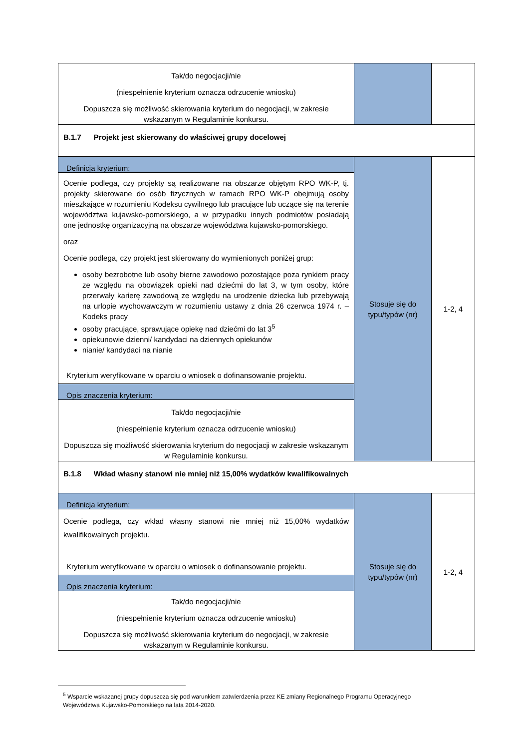| Tak/do negocjacji/nie (niespełnienie kryterium oznacza odrzucenie wniosku) Dopuszcza się możliwość skierowania kryterium do negocjacji, w zakresie wskazanym w Regulaminie konkursu. | | |
| B.1.7 Projekt jest skierowany do właściwej grupy docelowej | | |
| Definicja kryterium: Ocenie podlega, czy projekty są realizowane na obszarze objętym RPO WK-P, tj. projekty skierowane do osób fizycznych w ramach RPO WK-P obejmują osoby mieszkające w rozumieniu Kodeksu cywilnego lub pracujące lub uczące się na terenie województwa kujawsko-pomorskiego, a w przypadku innych podmiotów posiadają one jednostkę organizacyjną na obszarze województwa kujawsko-pomorskiego. oraz Ocenie podlega, czy projekt jest skierowany do wymienionych poniżej grup: osoby bezrobotne lub osoby bierne zawodowo pozostające poza rynkiem pracy ze względu na obowiązek opieki nad dziećmi do lat 3, w tym osoby, które przerwały karierę zawodową ze względu na urodzenie dziecka lub przebywają na urlopie wychowawczym w rozumieniu ustawy z dnia 26 czerwca 1974 r. – Kodeks pracy osoby pracujące, sprawujące opiekę nad dziećmi do lat 3<sup>5</sup> opiekunowie dzienni/ kandydaci na dziennych opiekunów nianie/ kandydaci na nianie Kryterium weryfikowane w oparciu o wniosek o dofinansowanie projektu. Opis znaczenia kryterium: Tak/do negocjacji/nie (niespełnienie kryterium oznacza odrzucenie wniosku) Dopuszcza się możliwość skierowania kryterium do negocjacji w zakresie wskazanym w Regulaminie konkursu. | Stosuje się do typu/typów (nr) | 1-2, 4 |
| B.1.8 Wkład własny stanowi nie mniej niż 15,00% wydatków kwalifikowalnych | | |
| Definicja kryterium: Ocenie podlega, czy wkład własny stanowi nie mniej niż 15,00% wydatków kwalifikowalnych projektu. Kryterium weryfikowane w oparciu o wniosek o dofinansowanie projektu. Opis znaczenia kryterium: Tak/do negocjacji/nie (niespełnienie kryterium oznacza odrzucenie wniosku) Dopuszcza się możliwość skierowania kryterium do negocjacji, w zakresie wskazanym w Regulaminie konkursu. | Stosuje się do typu/typów (nr) | 1-2, 4 |
<sup>5</sup> Wsparcie wskazanej grupy dopuszcza się pod warunkiem zatwierdzenia przez KE zmiany Regionalnego Programu Operacyjnego Województwa Kujawsko-Pomorskiego na lata 2014-2020.